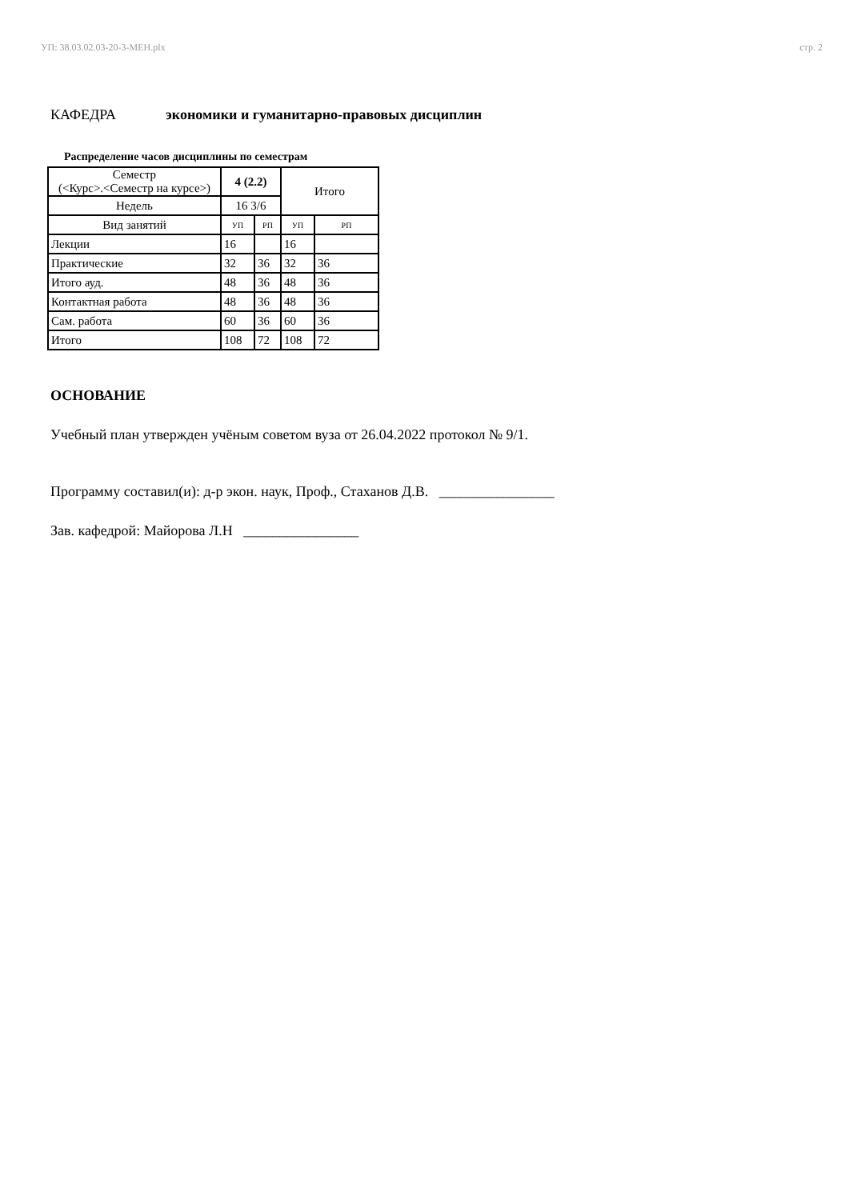УП: 38.03.02.03-20-3-МЕН.plx стр. 2
КАФЕДРА экономики и гуманитарно-правовых дисциплин
Распределение часов дисциплины по семестрам
| Семестр (<Курс>.<Семестр на курсе>) | 4 (2.2) | | Итого | |
| Недель | 16 3/6 | | | |
| Вид занятий | УП | РП | УП | РП |
| Лекции | 16 | | 16 | |
| Практические | 32 | 36 | 32 | 36 |
| Итого ауд. | 48 | 36 | 48 | 36 |
| Контактная работа | 48 | 36 | 48 | 36 |
| Сам. работа | 60 | 36 | 60 | 36 |
| Итого | 108 | 72 | 108 | 72 |
ОСНОВАНИЕ
Учебный план утвержден учёным советом вуза от 26.04.2022 протокол № 9/1.
Программу составил(и): д-р экон. наук, Проф., Стаханов Д.В. ________________
Зав. кафедрой: Майорова Л.Н ________________